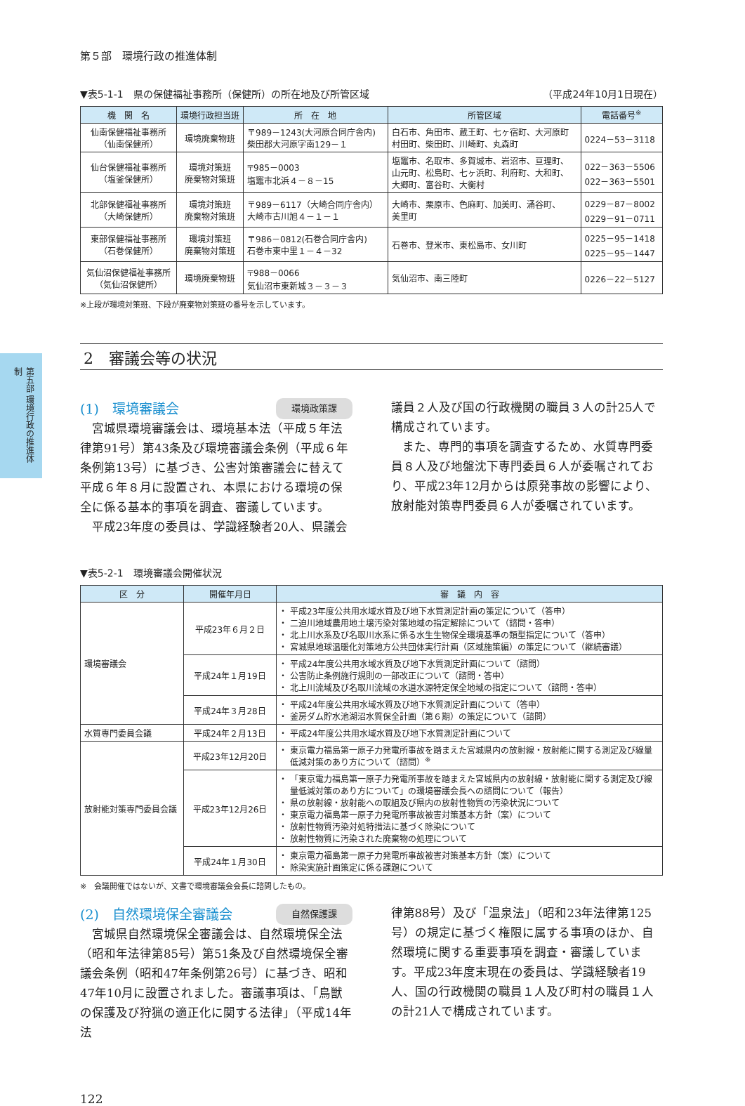第五部 環境行政の推進体制
第５部　環境行政の推進体制
▼表5-1-1　県の保健福祉事務所（保健所）の所在地及び所管区域 （平成24年10月1日現在）
| 機 関 名 | 環境行政担当班 | 所 在 地 | 所管区域 | 電話番号<sup>※</sup> |
| --- | --- | --- | --- | --- |
| 仙南保健福祉事務所 （仙南保健所） | 環境廃棄物班 | 〒989－1243(大河原合同庁舎内) 柴田郡大河原字南129－１ | 白石市、角田市、蔵王町、七ヶ宿町、大河原町 村田町、柴田町、川崎町、丸森町 | 0224－53－3118 |
| 仙台保健福祉事務所 （塩釜保健所） | 環境対策班 廃棄物対策班 | 〒985－0003 塩竈市北浜４－８－15 | 塩竈市、名取市、多賀城市、岩沼市、亘理町、 山元町、松島町、七ヶ浜町、利府町、大和町、 大郷町、富谷町、大衡村 | 022－363－5506 022－363－5501 |
| 北部保健福祉事務所 （大崎保健所） | 環境対策班 廃棄物対策班 | 〒989－6117（大崎合同庁舎内） 大崎市古川旭４－１－１ | 大崎市、栗原市、色麻町、加美町、涌谷町、 美里町 | 0229－87－8002 0229－91－0711 |
| 東部保健福祉事務所 （石巻保健所） | 環境対策班 廃棄物対策班 | 〒986－0812(石巻合同庁舎内) 石巻市東中里１－４－32 | 石巻市、登米市、東松島市、女川町 | 0225－95－1418 0225－95－1447 |
| 気仙沼保健福祉事務所 （気仙沼保健所） | 環境廃棄物班 | 〒988－0066 気仙沼市東新城３－３－３ | 気仙沼市、南三陸町 | 0226－22－5127 |
※上段が環境対策班、下段が廃棄物対策班の番号を示しています。
2　審議会等の状況
(1)　環境審議会 環境政策課
宮城県環境審議会は、環境基本法（平成５年法律第91号）第43条及び環境審議会条例（平成６年条例第13号）に基づき、公害対策審議会に替えて平成６年８月に設置され、本県における環境の保全に係る基本的事項を調査、審議しています。
平成23年度の委員は、学識経験者20人、県議会
議員２人及び国の行政機関の職員３人の計25人で構成されています。
また、専門的事項を調査するため、水質専門委員８人及び地盤沈下専門委員６人が委嘱されており、平成23年12月からは原発事故の影響により、放射能対策専門委員６人が委嘱されています。
▼表5-2-1　環境審議会開催状況
| 区 分 | 開催年月日 | 審 議 内 容 |
| --- | --- | --- |
| 環境審議会 | 平成23年６月２日 | 平成23年度公共用水域水質及び地下水質測定計画の策定について（答申） 二迫川地域農用地土壌汚染対策地域の指定解除について（諮問・答申） 北上川水系及び名取川水系に係る水生生物保全環境基準の類型指定について（答申） 宮城県地球温暖化対策地方公共団体実行計画（区域施策編）の策定について（継続審議） |
| | 平成24年１月19日 | 平成24年度公共用水域水質及び地下水質測定計画について（諮問） 公害防止条例施行規則の一部改正について（諮問・答申） 北上川流域及び名取川流域の水道水源特定保全地域の指定について（諮問・答申） |
| | 平成24年３月28日 | 平成24年度公共用水域水質及び地下水質測定計画について（答申） 釜房ダム貯水池湖沼水質保全計画（第６期）の策定について（諮問） |
| 水質専門委員会議 | 平成24年２月13日 | 平成24年度公共用水域水質及び地下水質測定計画について |
| 放射能対策専門委員会議 | 平成23年12月20日 | 東京電力福島第一原子力発電所事故を踏まえた宮城県内の放射線・放射能に関する測定及び線量低減対策のあり方について（諮問）<sup>※</sup> |
| | 平成23年12月26日 | 「東京電力福島第一原子力発電所事故を踏まえた宮城県内の放射線・放射能に関する測定及び線量低減対策のあり方について」の環境審議会長への諮問について（報告） 県の放射線・放射能への取組及び県内の放射性物質の汚染状況について 東京電力福島第一原子力発電所事故被害対策基本方針（案）について 放射性物質汚染対処特措法に基づく除染について 放射性物質に汚染された廃棄物の処理について |
| | 平成24年１月30日 | 東京電力福島第一原子力発電所事故被害対策基本方針（案）について 除染実施計画策定に係る課題について |
※　会議開催ではないが、文書で環境審議会会長に諮問したもの。
(2)　自然環境保全審議会 自然保護課
宮城県自然環境保全審議会は、自然環境保全法（昭和年法律第85号）第51条及び自然環境保全審議会条例（昭和47年条例第26号）に基づき、昭和47年10月に設置されました。審議事項は、「鳥獣の保護及び狩猟の適正化に関する法律」（平成14年法
律第88号）及び「温泉法」（昭和23年法律第125号）の規定に基づく権限に属する事項のほか、自然環境に関する重要事項を調査・審議しています。平成23年度末現在の委員は、学識経験者19人、国の行政機関の職員１人及び町村の職員１人の計21人で構成されています。
122